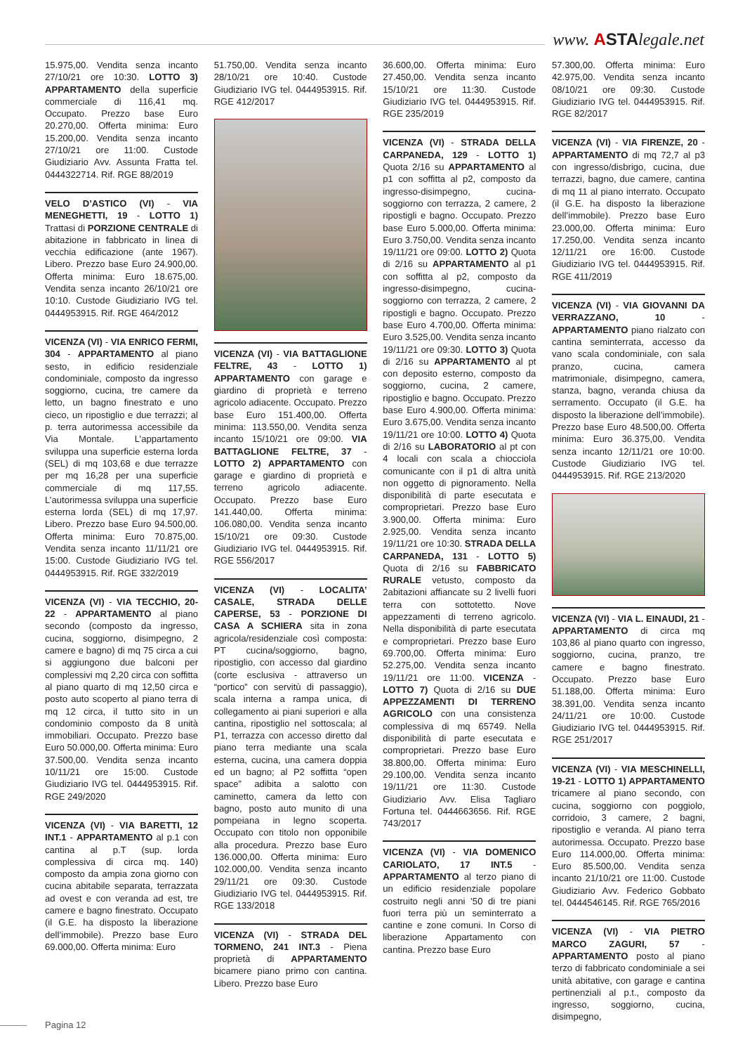www. ASTAlegale.net
15.975,00. Vendita senza incanto 27/10/21 ore 10:30. LOTTO 3) APPARTAMENTO della superficie commerciale di 116,41 mq. Occupato. Prezzo base Euro 20.270,00. Offerta minima: Euro 15.200,00. Vendita senza incanto 27/10/21 ore 11:00. Custode Giudiziario Avv. Assunta Fratta tel. 0444322714. Rif. RGE 88/2019
VELO D’ASTICO (VI) - VIA MENEGHETTI, 19 - LOTTO 1) Trattasi di PORZIONE CENTRALE di abitazione in fabbricato in linea di vecchia edificazione (ante 1967). Libero. Prezzo base Euro 24.900,00. Offerta minima: Euro 18.675,00. Vendita senza incanto 26/10/21 ore 10:10. Custode Giudiziario IVG tel. 0444953915. Rif. RGE 464/2012
VICENZA (VI) - VIA ENRICO FERMI, 304 - APPARTAMENTO al piano sesto, in edificio residenziale condominiale, composto da ingresso soggiorno, cucina, tre camere da letto, un bagno finestrato e uno cieco, un ripostiglio e due terrazzi; al p. terra autorimessa accessibile da Via Montale. L’appartamento sviluppa una superficie esterna lorda (SEL) di mq 103,68 e due terrazze per mq 16,28 per una superficie commerciale di mq 117,55. L’autorimessa sviluppa una superficie esterna lorda (SEL) di mq 17,97. Libero. Prezzo base Euro 94.500,00. Offerta minima: Euro 70.875,00. Vendita senza incanto 11/11/21 ore 15:00. Custode Giudiziario IVG tel. 0444953915. Rif. RGE 332/2019
VICENZA (VI) - VIA TECCHIO, 20-22 - APPARTAMENTO al piano secondo (composto da ingresso, cucina, soggiorno, disimpegno, 2 camere e bagno) di mq 75 circa a cui si aggiungono due balconi per complessivi mq 2,20 circa con soffitta al piano quarto di mq 12,50 circa e posto auto scoperto al piano terra di mq 12 circa, il tutto sito in un condominio composto da 8 unità immobiliari. Occupato. Prezzo base Euro 50.000,00. Offerta minima: Euro 37.500,00. Vendita senza incanto 10/11/21 ore 15:00. Custode Giudiziario IVG tel. 0444953915. Rif. RGE 249/2020
VICENZA (VI) - VIA BARETTI, 12 INT.1 - APPARTAMENTO al p.1 con cantina al p.T (sup. lorda complessiva di circa mq. 140) composto da ampia zona giorno con cucina abitabile separata, terrazzata ad ovest e con veranda ad est, tre camere e bagno finestrato. Occupato (il G.E. ha disposto la liberazione dell’immobile). Prezzo base Euro 69.000,00. Offerta minima: Euro
51.750,00. Vendita senza incanto 28/10/21 ore 10:40. Custode Giudiziario IVG tel. 0444953915. Rif. RGE 412/2017
VICENZA (VI) - VIA BATTAGLIONE FELTRE, 43 - LOTTO 1) APPARTAMENTO con garage e giardino di proprietà e terreno agricolo adiacente. Occupato. Prezzo base Euro 151.400,00. Offerta minima: 113.550,00. Vendita senza incanto 15/10/21 ore 09:00. VIA BATTAGLIONE FELTRE, 37 - LOTTO 2) APPARTAMENTO con garage e giardino di proprietà e terreno agricolo adiacente. Occupato. Prezzo base Euro 141.440,00. Offerta minima: 106.080,00. Vendita senza incanto 15/10/21 ore 09:30. Custode Giudiziario IVG tel. 0444953915. Rif. RGE 556/2017
VICENZA (VI) - LOCALITA’ CASALE, STRADA DELLE CAPERSE, 53 - PORZIONE DI CASA A SCHIERA sita in zona agricola/residenziale così composta: PT cucina/soggiorno, bagno, ripostiglio, con accesso dal giardino (corte esclusiva - attraverso un “portico” con servitù di passaggio), scala interna a rampa unica, di collegamento ai piani superiori e alla cantina, ripostiglio nel sottoscala; al P1, terrazza con accesso diretto dal piano terra mediante una scala esterna, cucina, una camera doppia ed un bagno; al P2 soffitta “open space” adibita a salotto con caminetto, camera da letto con bagno, posto auto munito di una pompeiana in legno scoperta. Occupato con titolo non opponibile alla procedura. Prezzo base Euro 136.000,00. Offerta minima: Euro 102.000,00. Vendita senza incanto 29/11/21 ore 09:30. Custode Giudiziario IVG tel. 0444953915. Rif. RGE 133/2018
VICENZA (VI) - STRADA DEL TORMENO, 241 INT.3 - Piena proprietà di APPARTAMENTO bicamere piano primo con cantina. Libero. Prezzo base Euro
36.600,00. Offerta minima: Euro 27.450,00. Vendita senza incanto 15/10/21 ore 11:30. Custode Giudiziario IVG tel. 0444953915. Rif. RGE 235/2019
VICENZA (VI) - STRADA DELLA CARPANEDA, 129 - LOTTO 1) Quota 2/16 su APPARTAMENTO al p1 con soffitta al p2, composto da ingresso-disimpegno, cucina-soggiorno con terrazza, 2 camere, 2 ripostigli e bagno. Occupato. Prezzo base Euro 5.000,00. Offerta minima: Euro 3.750,00. Vendita senza incanto 19/11/21 ore 09:00. LOTTO 2) Quota di 2/16 su APPARTAMENTO al p1 con soffitta al p2, composto da ingresso-disimpegno, cucina-soggiorno con terrazza, 2 camere, 2 ripostigli e bagno. Occupato. Prezzo base Euro 4.700,00. Offerta minima: Euro 3.525,00. Vendita senza incanto 19/11/21 ore 09:30. LOTTO 3) Quota di 2/16 su APPARTAMENTO al pt con deposito esterno, composto da soggiorno, cucina, 2 camere, ripostiglio e bagno. Occupato. Prezzo base Euro 4.900,00. Offerta minima: Euro 3.675,00. Vendita senza incanto 19/11/21 ore 10:00. LOTTO 4) Quota di 2/16 su LABORATORIO al pt con 4 locali con scala a chiocciola comunicante con il p1 di altra unità non oggetto di pignoramento. Nella disponibilità di parte esecutata e comproprietari. Prezzo base Euro 3.900,00. Offerta minima: Euro 2.925,00. Vendita senza incanto 19/11/21 ore 10:30. STRADA DELLA CARPANEDA, 131 - LOTTO 5) Quota di 2/16 su FABBRICATO RURALE vetusto, composto da 2abitazioni affiancate su 2 livelli fuori terra con sottotetto. Nove appezzamenti di terreno agricolo. Nella disponibilità di parte esecutata e comproprietari. Prezzo base Euro 69.700,00. Offerta minima: Euro 52.275,00. Vendita senza incanto 19/11/21 ore 11:00. VICENZA - LOTTO 7) Quota di 2/16 su DUE APPEZZAMENTI DI TERRENO AGRICOLO con una consistenza complessiva di mq 65749. Nella disponibilità di parte esecutata e comproprietari. Prezzo base Euro 38.800,00. Offerta minima: Euro 29.100,00. Vendita senza incanto 19/11/21 ore 11:30. Custode Giudiziario Avv. Elisa Tagliaro Fortuna tel. 0444663656. Rif. RGE 743/2017
VICENZA (VI) - VIA DOMENICO CARIOLATO, 17 INT.5 - APPARTAMENTO al terzo piano di un edificio residenziale popolare costruito negli anni ’50 di tre piani fuori terra più un seminterrato a cantine e zone comuni. In Corso di liberazione Appartamento con cantina. Prezzo base Euro
57.300,00. Offerta minima: Euro 42.975,00. Vendita senza incanto 08/10/21 ore 09:30. Custode Giudiziario IVG tel. 0444953915. Rif. RGE 82/2017
VICENZA (VI) - VIA FIRENZE, 20 - APPARTAMENTO di mq 72,7 al p3 con ingresso/disbrigo, cucina, due terrazzi, bagno, due camere, cantina di mq 11 al piano interrato. Occupato (il G.E. ha disposto la liberazione dell’immobile). Prezzo base Euro 23.000,00. Offerta minima: Euro 17.250,00. Vendita senza incanto 12/11/21 ore 16:00. Custode Giudiziario IVG tel. 0444953915. Rif. RGE 411/2019
VICENZA (VI) - VIA GIOVANNI DA VERRAZZANO, 10 - APPARTAMENTO piano rialzato con cantina seminterrata, accesso da vano scala condominiale, con sala pranzo, cucina, camera matrimoniale, disimpegno, camera, stanza, bagno, veranda chiusa da serramento. Occupato (il G.E. ha disposto la liberazione dell’immobile). Prezzo base Euro 48.500,00. Offerta minima: Euro 36.375,00. Vendita senza incanto 12/11/21 ore 10:00. Custode Giudiziario IVG tel. 0444953915. Rif. RGE 213/2020
VICENZA (VI) - VIA L. EINAUDI, 21 - APPARTAMENTO di circa mq 103,86 al piano quarto con ingresso, soggiorno, cucina, pranzo, tre camere e bagno finestrato. Occupato. Prezzo base Euro 51.188,00. Offerta minima: Euro 38.391,00. Vendita senza incanto 24/11/21 ore 10:00. Custode Giudiziario IVG tel. 0444953915. Rif. RGE 251/2017
VICENZA (VI) - VIA MESCHINELLI, 19-21 - LOTTO 1) APPARTAMENTO tricamere al piano secondo, con cucina, soggiorno con poggiolo, corridoio, 3 camere, 2 bagni, ripostiglio e veranda. Al piano terra autorimessa. Occupato. Prezzo base Euro 114.000,00. Offerta minima: Euro 85.500,00. Vendita senza incanto 21/10/21 ore 11:00. Custode Giudiziario Avv. Federico Gobbato tel. 0444546145. Rif. RGE 765/2016
VICENZA (VI) - VIA PIETRO MARCO ZAGURI, 57 - APPARTAMENTO posto al piano terzo di fabbricato condominiale a sei unità abitative, con garage e cantina pertinenziali al p.t., composto da ingresso, soggiorno, cucina, disimpegno,
Pagina 12